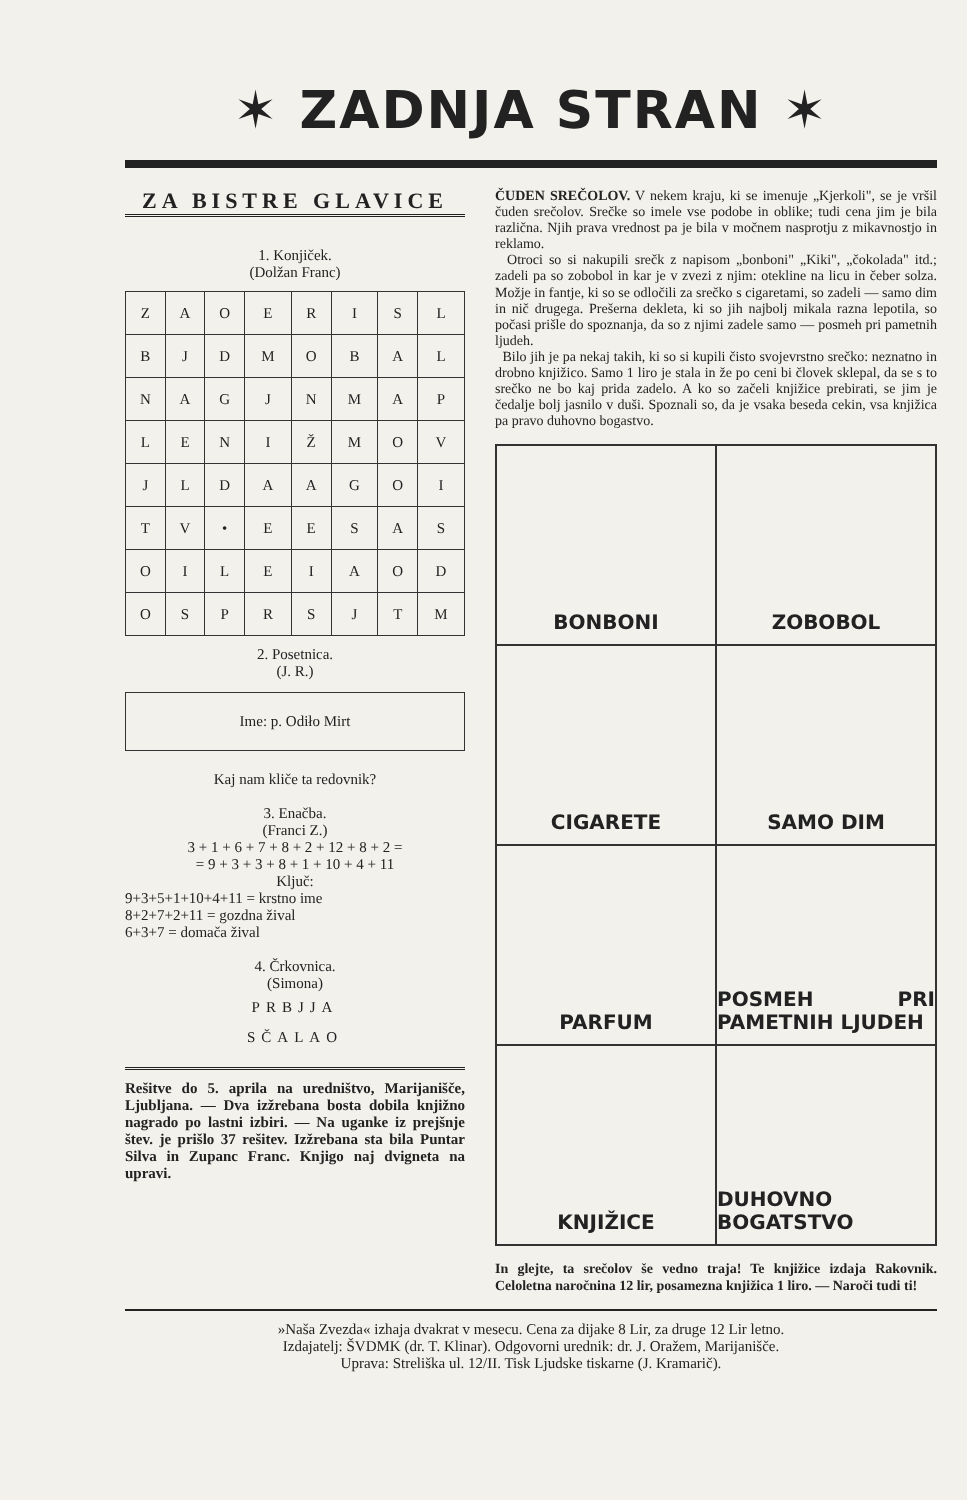✶ ZADNJA STRAN ✶
ZA BISTRE GLAVICE
1. Konjiček.
(Dolžan Franc)
| Z | A | O | E | R | I | S | L |
| B | J | D | M | O | B | A | L |
| N | A | G | J | N | M | A | P |
| L | E | N | I | Ž | M | O | V |
| J | L | D | A | A | G | O | I |
| T | V | • | E | E | S | A | S |
| O | I | L | E | I | A | O | D |
| O | S | P | R | S | J | T | M |
2. Posetnica.
(J. R.)
Ime: p. Odiło Mirt
Kaj nam kliče ta redovnik?
3. Enačba.
(Franci Z.)
3 + 1 + 6 + 7 + 8 + 2 + 12 + 8 + 2 =
= 9 + 3 + 3 + 8 + 1 + 10 + 4 + 11
Ključ:
9+3+5+1+10+4+11 = krstno ime
8+2+7+2+11 = gozdna žival
6+3+7 = domača žival
4. Črkovnica.
(Simona)
PRBJJA
SČALAO
Rešitve do 5. aprila na uredništvo, Marijanišče, Ljubljana. — Dva izžrebana bosta dobila knjižno nagrado po lastni izbiri. — Na uganke iz prejšnje štev. je prišlo 37 rešitev. Izžrebana sta bila Puntar Silva in Zupanc Franc. Knjigo naj dvigneta na upravi.
ČUDEN SREČOLOV. V nekem kraju, ki se imenuje „Kjerkoli", se je vršil čuden srečolov. Srečke so imele vse podobe in oblike; tudi cena jim je bila različna. Njih prava vrednost pa je bila v močnem nasprotju z mikavnostjo in reklamo.
Otroci so si nakupili srečk z napisom „bonboni" „Kiki", „čokolada" itd.; zadeli pa so zobobol in kar je v zvezi z njim: otekline na licu in čeber solza. Možje in fantje, ki so se odločili za srečko s cigaretami, so zadeli — samo dim in nič drugega. Prešerna dekleta, ki so jih najbolj mikala razna lepotila, so počasi prišle do spoznanja, da so z njimi zadele samo — posmeh pri pametnih ljudeh.
Bilo jih je pa nekaj takih, ki so si kupili čisto svojevrstno srečko: neznatno in drobno knjižico. Samo 1 liro je stala in že po ceni bi človek sklepal, da se s to srečko ne bo kaj prida zadelo. A ko so začeli knjižice prebirati, se jim je čedalje bolj jasnilo v duši. Spoznali so, da je vsaka beseda cekin, vsa knjižica pa pravo duhovno bogastvo.
BONBONI
ZOBOBOL
CIGARETE
SAMO DIM
PARFUM
POSMEH PRI PAMETNIH LJUDEH
KNJIŽICE
DUHOVNO BOGATSTVO
In glejte, ta srečolov še vedno traja! Te knjižice izdaja Rakovnik. Celoletna naročnina 12 lir, posamezna knjižica 1 liro. — Naroči tudi ti!
»Naša Zvezda« izhaja dvakrat v mesecu. Cena za dijake 8 Lir, za druge 12 Lir letno.
Izdajatelj: ŠVDMK (dr. T. Klinar). Odgovorni urednik: dr. J. Oražem, Marijanišče.
Uprava: Streliška ul. 12/II. Tisk Ljudske tiskarne (J. Kramarič).